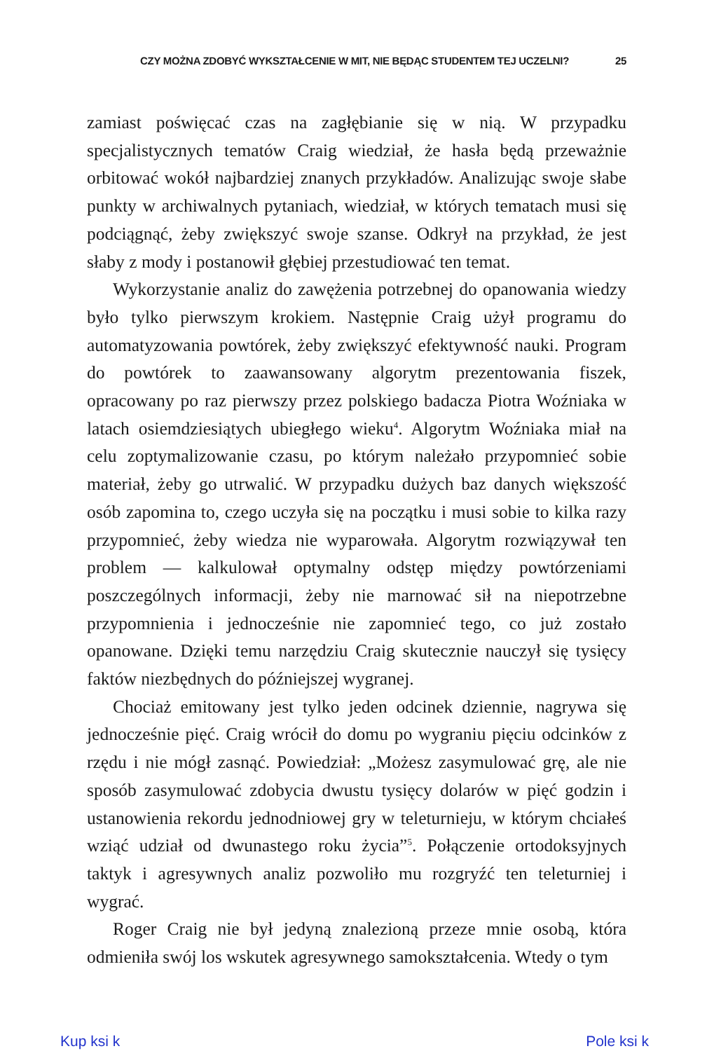CZY MOŻNA ZDOBYĆ WYKSZTAŁCENIE W MIT, NIE BĘDĄC STUDENTEM TEJ UCZELNI? 25
zamiast poświęcać czas na zagłębianie się w nią. W przypadku specjalistycznych tematów Craig wiedział, że hasła będą przeważnie orbitować wokół najbardziej znanych przykładów. Analizując swoje słabe punkty w archiwalnych pytaniach, wiedział, w których tematach musi się podciągnąć, żeby zwiększyć swoje szanse. Odkrył na przykład, że jest słaby z mody i postanowił głębiej przestudiować ten temat.
Wykorzystanie analiz do zawężenia potrzebnej do opanowania wiedzy było tylko pierwszym krokiem. Następnie Craig użył programu do automatyzowania powtórek, żeby zwiększyć efektywność nauki. Program do powtórek to zaawansowany algorytm prezentowania fiszek, opracowany po raz pierwszy przez polskiego badacza Piotra Woźniaka w latach osiemdziesiątych ubiegłego wieku<sup>4</sup>. Algorytm Woźniaka miał na celu zoptymalizowanie czasu, po którym należało przypomnieć sobie materiał, żeby go utrwalić. W przypadku dużych baz danych większość osób zapomina to, czego uczyła się na początku i musi sobie to kilka razy przypomnieć, żeby wiedza nie wyparowała. Algorytm rozwiązywał ten problem — kalkulował optymalny odstęp między powtórzeniami poszczególnych informacji, żeby nie marnować sił na niepotrzebne przypomnienia i jednocześnie nie zapomnieć tego, co już zostało opanowane. Dzięki temu narzędziu Craig skutecznie nauczył się tysięcy faktów niezbędnych do późniejszej wygranej.
Chociaż emitowany jest tylko jeden odcinek dziennie, nagrywa się jednocześnie pięć. Craig wrócił do domu po wygraniu pięciu odcinków z rzędu i nie mógł zasnąć. Powiedział: „Możesz zasymulować grę, ale nie sposób zasymulować zdobycia dwustu tysięcy dolarów w pięć godzin i ustanowienia rekordu jednodniowej gry w teleturnieju, w którym chciałeś wziąć udział od dwunastego roku życia”<sup>5</sup>. Połączenie ortodoksyjnych taktyk i agresywnych analiz pozwoliło mu rozgryźć ten teleturniej i wygrać.
Roger Craig nie był jedyną znalezioną przeze mnie osobą, która odmieniła swój los wskutek agresywnego samokształcenia. Wtedy o tym
Kup ksi k Pole ksi k